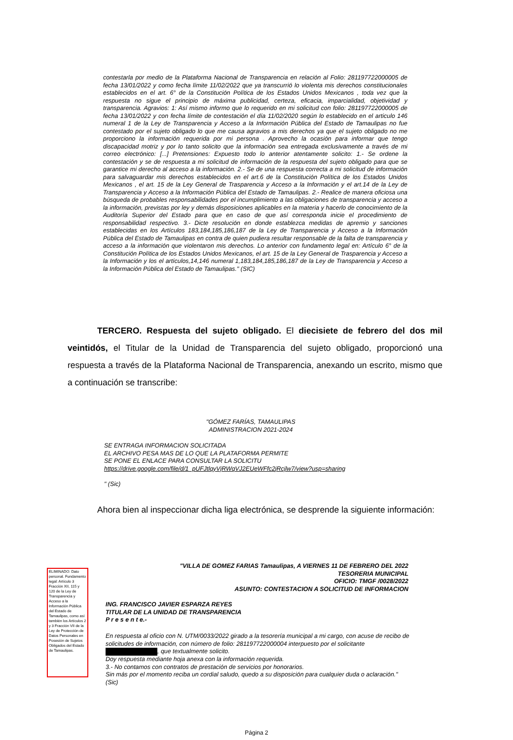contestarla por medio de la Plataforma Nacional de Transparencia en relación al Folio: 281197722000005 de fecha 13/01/2022 y como fecha límite 11/02/2022 que ya transcurrió lo violenta mis derechos constitucionales establecidos en el art. 6° de la Constitución Política de los Estados Unidos Mexicanos , toda vez que la respuesta no sigue el principio de máxima publicidad, certeza, eficacia, imparcialidad, objetividad y transparencia. Agravios: 1: Así mismo informo que lo requerido en mi solicitud con folio: 281197722000005 de fecha 13/01/2022 y con fecha límite de contestación el día 11/02/2020 según lo establecido en el articulo 146 numeral 1 de la Ley de Transparencia y Acceso a la Información Pública del Estado de Tamaulipas no fue contestado por el sujeto obligado lo que me causa agravios a mis derechos ya que el sujeto obligado no me proporciono la información requerida por mi persona . Aprovecho la ocasión para informar que tengo discapacidad motriz y por lo tanto solicito que la información sea entregada exclusivamente a través de mi correo electrónico: [...] Pretensiones: Expuesto todo lo anterior atentamente solicito: 1.- Se ordene la contestación y se de respuesta a mi solicitud de información de la respuesta del sujeto obligado para que se garantice mi derecho al acceso a la información. 2.- Se de una respuesta correcta a mi solicitud de información para salvaguardar mis derechos establecidos en el art.6 de la Constitución Política de los Estados Unidos Mexicanos , el art. 15 de la Ley General de Trasparencia y Acceso a la Información y el art.14 de la Ley de Transparencia y Acceso a la Información Pública del Estado de Tamaulipas. 2.- Realice de manera oficiosa una búsqueda de probables responsabilidades por el incumplimiento a las obligaciones de transparencia y acceso a la información, previstas por ley y demás disposiciones aplicables en la materia y hacerlo de conocimiento de la Auditoría Superior del Estado para que en caso de que así corresponda inicie el procedimiento de responsabilidad respectivo. 3.- Dicte resolución en donde establezca medidas de apremio y sanciones establecidas en los Artículos 183,184,185,186,187 de la Ley de Transparencia y Acceso a la Información Pública del Estado de Tamaulipas en contra de quien pudiera resultar responsable de la falta de transparencia y acceso a la información que violentaron mis derechos. Lo anterior con fundamento legal en: Artículo 6° de la Constitución Política de los Estados Unidos Mexicanos, el art. 15 de la Ley General de Trasparencia y Acceso a la Información y los el artículos,14,146 numeral 1,183,184,185,186,187 de la Ley de Transparencia y Acceso a la Información Pública del Estado de Tamaulipas." (SIC)
TERCERO. Respuesta del sujeto obligado. El diecisiete de febrero del dos mil veintidós, el Titular de la Unidad de Transparencia del sujeto obligado, proporcionó una respuesta a través de la Plataforma Nacional de Transparencia, anexando un escrito, mismo que a continuación se transcribe:
"GÓMEZ FARÍAS, TAMAULIPAS
ADMINISTRACION 2021-2024
SE ENTRAGA INFORMACION SOLICITADA
EL ARCHIVO PESA MAS DE LO QUE LA PLATAFORMA PERMITE
SE PONE EL ENLACE PARA CONSULTAR LA SOLICITU
https://drive.google.com/file/d/1_pUFJtlqyVjRWqVJ2EUeWFfc2jRcjlw7/view?usp=sharing
" (Sic)
Ahora bien al inspeccionar dicha liga electrónica, se desprende la siguiente información:
ELIMINADO: Dato personal. Fundamento legal: Artículo 3 Fracción XII, 115 y 120 de la Ley de Transparencia y Acceso a la Información Pública del Estado de Tamaulipas, como así también los Artículos 2 y 3 Fracción VII de la Ley de Protección de Datos Personales en Posesión de Sujetos Obligados del Estado de Tamaulipas.
"VILLA DE GOMEZ FARIAS Tamaulipas, A VIERNES 11 DE FEBRERO DEL 2022
TESORERIA MUNICIPAL
OFICIO: TMGF /0028/2022
ASUNTO: CONTESTACION A SOLICITUD DE INFORMACION
ING. FRANCISCO JAVIER ESPARZA REYES
TITULAR DE LA UNIDAD DE TRANSPARENCIA
P r e s e n t e.-
En respuesta al oficio con N. UTM/0033/2022 girado a la tesorería municipal a mi cargo, con acuse de recibo de solicitudes de información, con número de folio: 281197722000004 interpuesto por el solicitante , que textualmente solicito.
Doy respuesta mediante hoja anexa con la información requerida.
3.- No contamos con contratos de prestación de servicios por honorarios.
Sin más por el momento reciba un cordial saludo, quedo a su disposición para cualquier duda o aclaración." (Sic)
Página 2